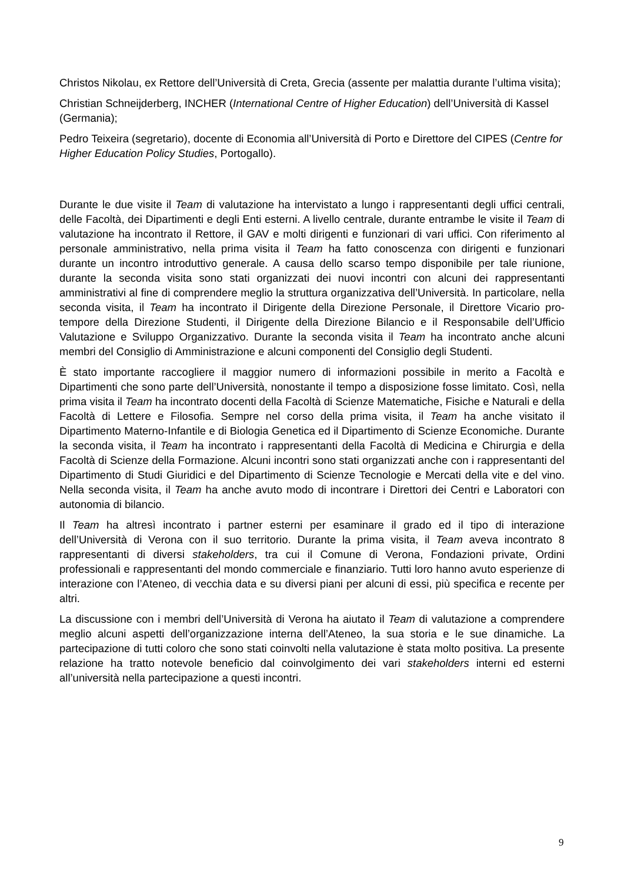Christos Nikolau, ex Rettore dell’Università di Creta, Grecia (assente per malattia durante l’ultima visita);
Christian Schneijderberg, INCHER (International Centre of Higher Education) dell’Università di Kassel (Germania);
Pedro Teixeira (segretario), docente di Economia all’Università di Porto e Direttore del CIPES (Centre for Higher Education Policy Studies, Portogallo).
Durante le due visite il Team di valutazione ha intervistato a lungo i rappresentanti degli uffici centrali, delle Facoltà, dei Dipartimenti e degli Enti esterni. A livello centrale, durante entrambe le visite il Team di valutazione ha incontrato il Rettore, il GAV e molti dirigenti e funzionari di vari uffici. Con riferimento al personale amministrativo, nella prima visita il Team ha fatto conoscenza con dirigenti e funzionari durante un incontro introduttivo generale. A causa dello scarso tempo disponibile per tale riunione, durante la seconda visita sono stati organizzati dei nuovi incontri con alcuni dei rappresentanti amministrativi al fine di comprendere meglio la struttura organizzativa dell’Università. In particolare, nella seconda visita, il Team ha incontrato il Dirigente della Direzione Personale, il Direttore Vicario pro-tempore della Direzione Studenti, il Dirigente della Direzione Bilancio e il Responsabile dell’Ufficio Valutazione e Sviluppo Organizzativo. Durante la seconda visita il Team ha incontrato anche alcuni membri del Consiglio di Amministrazione e alcuni componenti del Consiglio degli Studenti.
È stato importante raccogliere il maggior numero di informazioni possibile in merito a Facoltà e Dipartimenti che sono parte dell’Università, nonostante il tempo a disposizione fosse limitato. Così, nella prima visita il Team ha incontrato docenti della Facoltà di Scienze Matematiche, Fisiche e Naturali e della Facoltà di Lettere e Filosofia. Sempre nel corso della prima visita, il Team ha anche visitato il Dipartimento Materno-Infantile e di Biologia Genetica ed il Dipartimento di Scienze Economiche. Durante la seconda visita, il Team ha incontrato i rappresentanti della Facoltà di Medicina e Chirurgia e della Facoltà di Scienze della Formazione. Alcuni incontri sono stati organizzati anche con i rappresentanti del Dipartimento di Studi Giuridici e del Dipartimento di Scienze Tecnologie e Mercati della vite e del vino. Nella seconda visita, il Team ha anche avuto modo di incontrare i Direttori dei Centri e Laboratori con autonomia di bilancio.
Il Team ha altresì incontrato i partner esterni per esaminare il grado ed il tipo di interazione dell’Università di Verona con il suo territorio. Durante la prima visita, il Team aveva incontrato 8 rappresentanti di diversi stakeholders, tra cui il Comune di Verona, Fondazioni private, Ordini professionali e rappresentanti del mondo commerciale e finanziario. Tutti loro hanno avuto esperienze di interazione con l’Ateneo, di vecchia data e su diversi piani per alcuni di essi, più specifica e recente per altri.
La discussione con i membri dell’Università di Verona ha aiutato il Team di valutazione a comprendere meglio alcuni aspetti dell’organizzazione interna dell’Ateneo, la sua storia e le sue dinamiche. La partecipazione di tutti coloro che sono stati coinvolti nella valutazione è stata molto positiva. La presente relazione ha tratto notevole beneficio dal coinvolgimento dei vari stakeholders interni ed esterni all’università nella partecipazione a questi incontri.
9